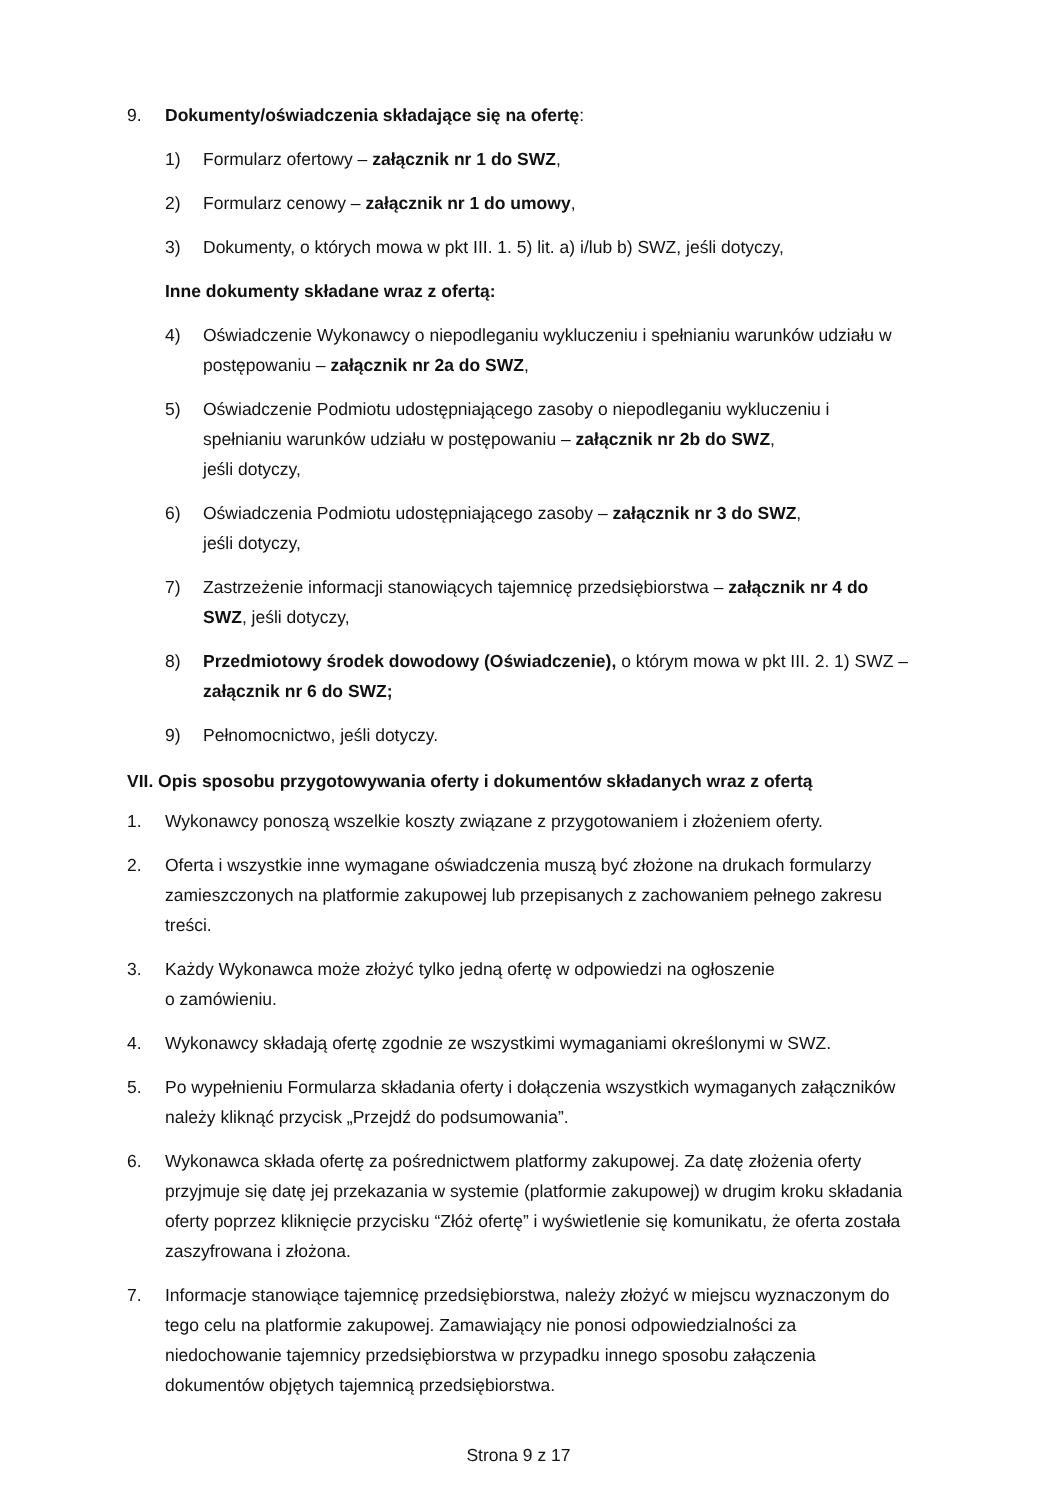9. Dokumenty/oświadczenia składające się na ofertę:
1) Formularz ofertowy – załącznik nr 1 do SWZ,
2) Formularz cenowy – załącznik nr 1 do umowy,
3) Dokumenty, o których mowa w pkt III. 1. 5) lit. a) i/lub b) SWZ, jeśli dotyczy,
Inne dokumenty składane wraz z ofertą:
4) Oświadczenie Wykonawcy o niepodleganiu wykluczeniu i spełnianiu warunków udziału w postępowaniu – załącznik nr 2a do SWZ,
5) Oświadczenie Podmiotu udostępniającego zasoby o niepodleganiu wykluczeniu i spełnianiu warunków udziału w postępowaniu – załącznik nr 2b do SWZ,
jeśli dotyczy,
6) Oświadczenia Podmiotu udostępniającego zasoby – załącznik nr 3 do SWZ,
jeśli dotyczy,
7) Zastrzeżenie informacji stanowiących tajemnicę przedsiębiorstwa – załącznik nr 4 do SWZ, jeśli dotyczy,
8) Przedmiotowy środek dowodowy (Oświadczenie), o którym mowa w pkt III. 2. 1) SWZ – załącznik nr 6 do SWZ;
9) Pełnomocnictwo, jeśli dotyczy.
VII. Opis sposobu przygotowywania oferty i dokumentów składanych wraz z ofertą
1. Wykonawcy ponoszą wszelkie koszty związane z przygotowaniem i złożeniem oferty.
2. Oferta i wszystkie inne wymagane oświadczenia muszą być złożone na drukach formularzy zamieszczonych na platformie zakupowej lub przepisanych z zachowaniem pełnego zakresu treści.
3. Każdy Wykonawca może złożyć tylko jedną ofertę w odpowiedzi na ogłoszenie
o zamówieniu.
4. Wykonawcy składają ofertę zgodnie ze wszystkimi wymaganiami określonymi w SWZ.
5. Po wypełnieniu Formularza składania oferty i dołączenia wszystkich wymaganych załączników należy kliknąć przycisk „Przejdź do podsumowania”.
6. Wykonawca składa ofertę za pośrednictwem platformy zakupowej. Za datę złożenia oferty przyjmuje się datę jej przekazania w systemie (platformie zakupowej) w drugim kroku składania oferty poprzez kliknięcie przycisku “Złóż ofertę” i wyświetlenie się komunikatu, że oferta została zaszyfrowana i złożona.
7. Informacje stanowiące tajemnicę przedsiębiorstwa, należy złożyć w miejscu wyznaczonym do tego celu na platformie zakupowej. Zamawiający nie ponosi odpowiedzialności za niedochowanie tajemnicy przedsiębiorstwa w przypadku innego sposobu załączenia dokumentów objętych tajemnicą przedsiębiorstwa.
Strona 9 z 17